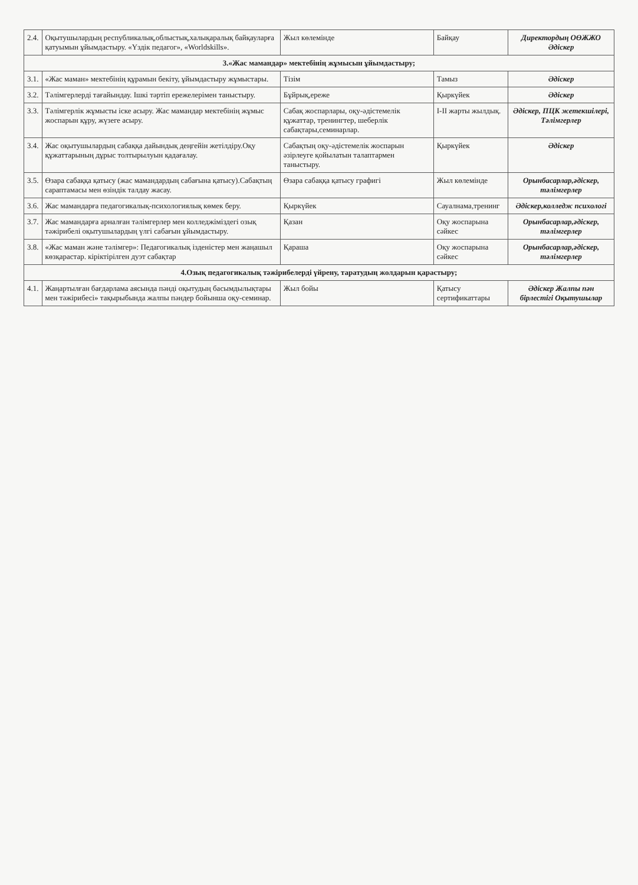| 2.4. | Оқытушылардың республикалық,облыстық,халықаралық байқауларға қатуымын ұйымдастыру. «Үздік педагог», «Worldskills». | Жыл көлемінде | Байқау | Директордың ОӨЖЖО Әдіскер |
| 3.«Жас мамандар» мектебінің жұмысын ұйымдастыру; | | | | |
| 3.1. | «Жас маман» мектебінің құрамын бекіту, ұйымдастыру жұмыстары. | Тізім | Тамыз | Әдіскер |
| 3.2. | Тәлімгерлерді тағайындау. Ішкі тәртіп ережелерімен таныстыру. | Бұйрық,ереже | Қыркүйек | Әдіскер |
| 3.3. | Тәлімгерлік жұмысты іске асыру. Жас мамандар мектебінің жұмыс жоспарын құру, жүзеге асыру. | Сабақ жоспарлары, оқу-әдістемелік құжаттар, тренингтер, шеберлік сабақтары,семинарлар. | І-ІІ жарты жылдық. | Әдіскер, ПЦК жетекшілері, Тәлімгерлер |
| 3.4. | Жас оқытушылардың сабаққа дайындық деңгейін жетілдіру.Оқу құжаттарының дұрыс толтырылуын қадағалау. | Сабақтың оқу-әдістемелік жоспарын әзірлеуге қойылатын талаптармен таныстыру. | Қыркүйек | Әдіскер |
| 3.5. | Өзара сабаққа қатысу (жас мамандардың сабағына қатысу).Сабақтың сараптамасы мен өзіндік талдау жасау. | Өзара сабаққа қатысу графигі | Жыл көлемінде | Орынбасарлар,әдіскер, тәлімгерлер |
| 3.6. | Жас мамандарға педагогикалық-психологиялық көмек беру. | Қыркүйек | Сауалнама,тренинг | Әдіскер,колледж психологі |
| 3.7. | Жас мамандарға арналған тәлімгерлер мен колледжіміздегі озық тәжірибелі оқытушылардың үлгі сабағын ұйымдастыру. | Қазан | Оқу жоспарына сәйкес | Орынбасарлар,әдіскер, тәлімгерлер |
| 3.8. | «Жас маман және тәлімгер»: Педагогикалық ізденістер мен жаңашыл көзқарастар. кіріктірілген дуэт сабақтар | Қараша | Оқу жоспарына сәйкес | Орынбасарлар,әдіскер, тәлімгерлер |
| 4.Озық педагогикалық тәжірибелерді үйрену, таратудың жолдарын қарастыру; | | | | |
| 4.1. | Жаңартылған бағдарлама аясында пәнді оқытудың басымдылықтары мен тәжірибесі» тақырыбында жалпы пәндер бойынша оқу-семинар. | Жыл бойы | Қатысу сертификаттары | Әдіскер Жалпы пән бірлестігі Оқытушылар |